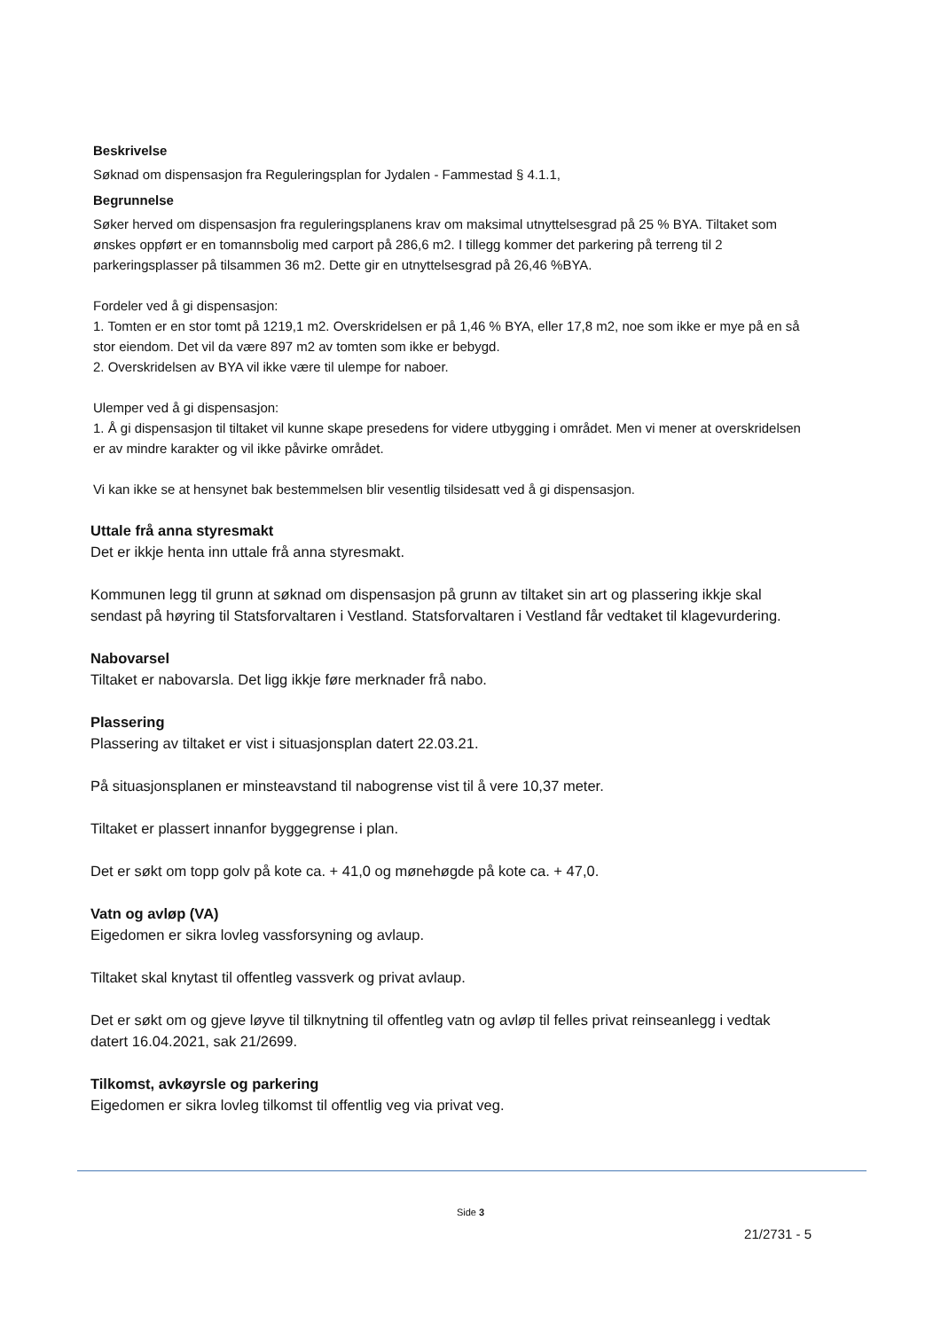Beskrivelse
Søknad om dispensasjon fra Reguleringsplan for Jydalen - Fammestad § 4.1.1,
Begrunnelse
Søker herved om dispensasjon fra reguleringsplanens krav om maksimal utnyttelsesgrad på 25 % BYA. Tiltaket som ønskes oppført er en tomannsbolig med carport på 286,6 m2. I tillegg kommer det parkering på terreng til 2 parkeringsplasser på tilsammen 36 m2. Dette gir en utnyttelsesgrad på 26,46 %BYA.
Fordeler ved å gi dispensasjon:
1. Tomten er en stor tomt på 1219,1 m2. Overskridelsen er på 1,46 % BYA, eller 17,8 m2, noe som ikke er mye på en så stor eiendom. Det vil da være 897 m2 av tomten som ikke er bebygd.
2. Overskridelsen av BYA vil ikke være til ulempe for naboer.
Ulemper ved å gi dispensasjon:
1. Å gi dispensasjon til tiltaket vil kunne skape presedens for videre utbygging i området. Men vi mener at overskridelsen er av mindre karakter og vil ikke påvirke området.
Vi kan ikke se at hensynet bak bestemmelsen blir vesentlig tilsidesatt ved å gi dispensasjon.
Uttale frå anna styresmakt
Det er ikkje henta inn uttale frå anna styresmakt.
Kommunen legg til grunn at søknad om dispensasjon på grunn av tiltaket sin art og plassering ikkje skal sendast på høyring til Statsforvaltaren i Vestland. Statsforvaltaren i Vestland får vedtaket til klagevurdering.
Nabovarsel
Tiltaket er nabovarsla. Det ligg ikkje føre merknader frå nabo.
Plassering
Plassering av tiltaket er vist i situasjonsplan datert 22.03.21.
På situasjonsplanen er minsteavstand til nabogrense vist til å vere 10,37 meter.
Tiltaket er plassert innanfor byggegrense i plan.
Det er søkt om topp golv på kote ca. + 41,0 og mønehøgde på kote ca. + 47,0.
Vatn og avløp (VA)
Eigedomen er sikra lovleg vassforsyning og avlaup.
Tiltaket skal knytast til offentleg vassverk og privat avlaup.
Det er søkt om og gjeve løyve til tilknytning til offentleg vatn og avløp til felles privat reinseanlegg i vedtak datert 16.04.2021, sak 21/2699.
Tilkomst, avkøyrsle og parkering
Eigedomen er sikra lovleg tilkomst til offentlig veg via privat veg.
Side 3
21/2731 - 5